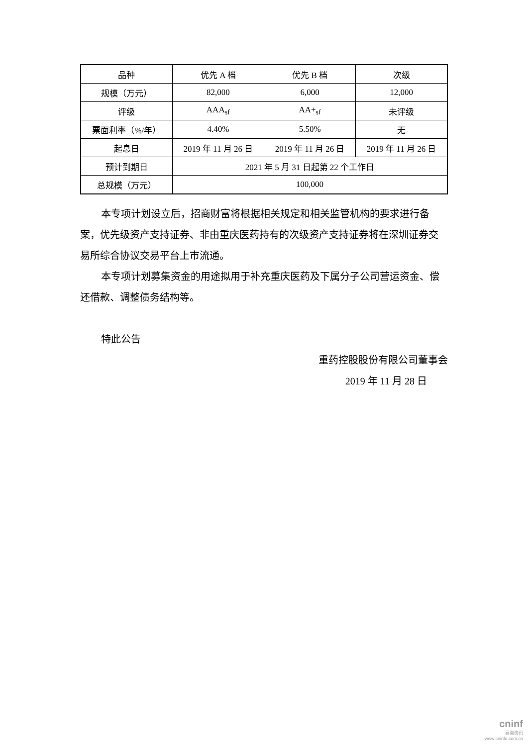| 品种 | 优先 A 档 | 优先 B 档 | 次级 |
| 规模（万元） | 82,000 | 6,000 | 12,000 |
| 评级 | AAA<sub>sf</sub> | AA+<sub>sf</sub> | 未评级 |
| 票面利率（%/年） | 4.40% | 5.50% | 无 |
| 起息日 | 2019 年 11 月 26 日 | 2019 年 11 月 26 日 | 2019 年 11 月 26 日 |
| 预计到期日 | 2021 年 5 月 31 日起第 22 个工作日 | | |
| 总规模（万元） | 100,000 | | |
本专项计划设立后，招商财富将根据相关规定和相关监管机构的要求进行备案，优先级资产支持证券、非由重庆医药持有的次级资产支持证券将在深圳证券交易所综合协议交易平台上市流通。
本专项计划募集资金的用途拟用于补充重庆医药及下属分子公司营运资金、偿还借款、调整债务结构等。
特此公告
重药控股股份有限公司董事会
2019 年 11 月 28 日
cninf
巨潮资讯
www.cninfo.com.cn